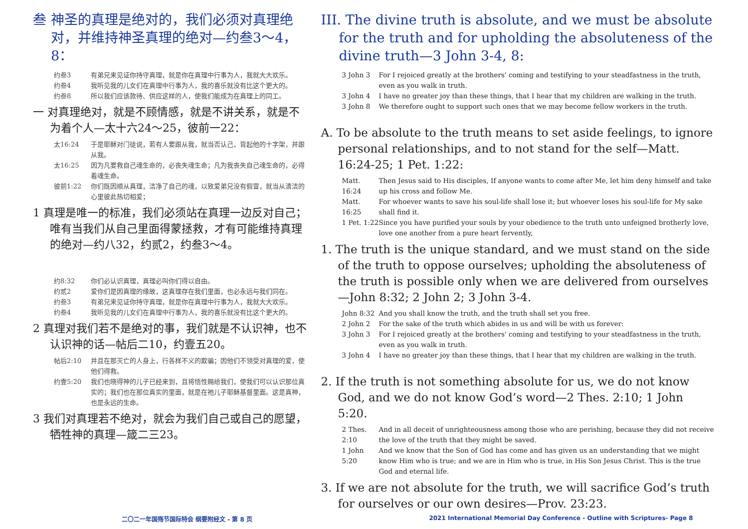叁 神圣的真理是绝对的，我们必须对真理绝对，并维持神圣真理的绝对—约叁3～4，8：
约叁3 有弟兄来见证你持守真理，就是你在真理中行事为人，我就大大欢乐。
约叁4 我听见我的儿女们在真理中行事为人，我的喜乐就没有比这个更大的。
约叁8 所以我们应该款待、供应这样的人，使我们能成为在真理上的同工。
一 对真理绝对，就是不顾情感，就是不讲关系，就是不为着个人—太十六24～25，彼前一22：
太16:24 于是耶稣对门徒说，若有人要跟从我，就当否认己，背起他的十字架，并跟从我。
太16:25 因为凡要救自己魂生命的，必丧失魂生命；凡为我丧失自己魂生命的，必得着魂生命。
彼前1:22 你们既因顺从真理，洁净了自己的魂，以致爱弟兄没有假冒，就当从清洁的心里彼此热切相爱；
1 真理是唯一的标准，我们必须站在真理一边反对自己；唯有当我们从自己里面得蒙拯救，才有可能维持真理的绝对—约八32，约贰2，约叁3～4。
约8:32 你们必认识真理，真理必叫你们得以自由。
约贰2 爱你们是因真理的缘故，这真理存在我们里面，也必永远与我们同在。
约叁3 有弟兄来见证你持守真理，就是你在真理中行事为人，我就大大欢乐。
约叁4 我听见我的儿女们在真理中行事为人，我的喜乐就没有比这个更大的。
2 真理对我们若不是绝对的事，我们就是不认识神，也不认识神的话—帖后二10，约壹五20。
帖后2:10 并且在那灭亡的人身上，行各样不义的欺骗；因他们不领受对真理的爱，使他们得救。
约壹5:20 我们也晓得神的儿子已经来到，且将悟性赐给我们，使我们可以认识那位真实的；我们也在那位真实的里面，就是在祂儿子耶稣基督里面。这是真神，也是永远的生命。
3 我们对真理若不绝对，就会为我们自己或自己的愿望，牺牲神的真理—箴二三23。
III. The divine truth is absolute, and we must be absolute for the truth and for upholding the absoluteness of the divine truth—3 John 3-4, 8:
3 John 3 For I rejoiced greatly at the brothers' coming and testifying to your steadfastness in the truth, even as you walk in truth.
3 John 4 I have no greater joy than these things, that I hear that my children are walking in the truth.
3 John 8 We therefore ought to support such ones that we may become fellow workers in the truth.
A. To be absolute to the truth means to set aside feelings, to ignore personal relationships, and to not stand for the self—Matt. 16:24-25; 1 Pet. 1:22:
Matt. 16:24 Then Jesus said to His disciples, If anyone wants to come after Me, let him deny himself and take up his cross and follow Me.
Matt. 16:25 For whoever wants to save his soul-life shall lose it; but whoever loses his soul-life for My sake shall find it.
1 Pet. 1:22 Since you have purified your souls by your obedience to the truth unto unfeigned brotherly love, love one another from a pure heart fervently,
1. The truth is the unique standard, and we must stand on the side of the truth to oppose ourselves; upholding the absoluteness of the truth is possible only when we are delivered from ourselves—John 8:32; 2 John 2; 3 John 3-4.
John 8:32 And you shall know the truth, and the truth shall set you free.
2 John 2 For the sake of the truth which abides in us and will be with us forever:
3 John 3 For I rejoiced greatly at the brothers' coming and testifying to your steadfastness in the truth, even as you walk in truth.
3 John 4 I have no greater joy than these things, that I hear that my children are walking in the truth.
2. If the truth is not something absolute for us, we do not know God, and we do not know God’s word—2 Thes. 2:10; 1 John 5:20.
2 Thes. 2:10 And in all deceit of unrighteousness among those who are perishing, because they did not receive the love of the truth that they might be saved.
1 John 5:20 And we know that the Son of God has come and has given us an understanding that we might know Him who is true; and we are in Him who is true, in His Son Jesus Christ. This is the true God and eternal life.
3. If we are not absolute for the truth, we will sacrifice God’s truth for ourselves or our own desires—Prov. 23:23.
二〇二一年国殇节国际特会 纲要附经文 - 第 8 页 2021 International Memorial Day Conference - Outline with Scriptures- Page 8